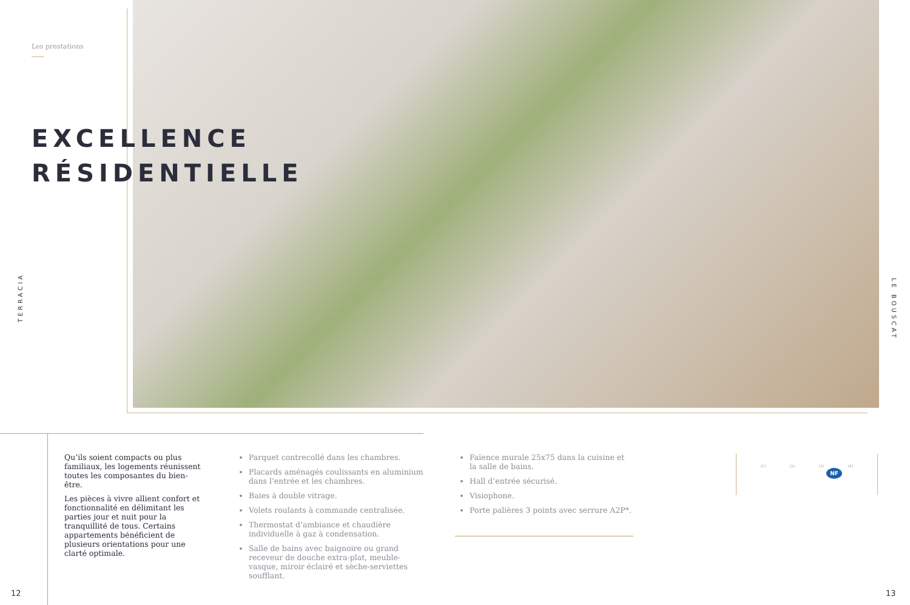Les prestations
EXCELLENCE
RÉSIDENTIELLE
TERRACIA
LE BOUSCAT
Qu’ils soient compacts ou plus familiaux, les logements réunissent toutes les composantes du bien-être.
Les pièces à vivre allient confort et fonctionnalité en délimitant les parties jour et nuit pour la tranquillité de tous. Certains appartements bénéficient de plusieurs orientations pour une clarté optimale.
Parquet contrecollé dans les chambres.
Placards aménagés coulissants en aluminium dans l’entrée et les chambres.
Baies à double vitrage.
Volets roulants à commande centralisée.
Thermostat d’ambiance et chaudière individuelle à gaz à condensation.
Salle de bains avec baignoire ou grand receveur de douche extra-plat, meuble-vasque, miroir éclairé et sèche-serviettes soufflant.
Faïence murale 25x75 dans la cuisine et la salle de bains.
Hall d’entrée sécurisé.
Visiophone.
Porte palières 3 points avec serrure A2P*.
(1) (2) (3) (4)
NF
12 13